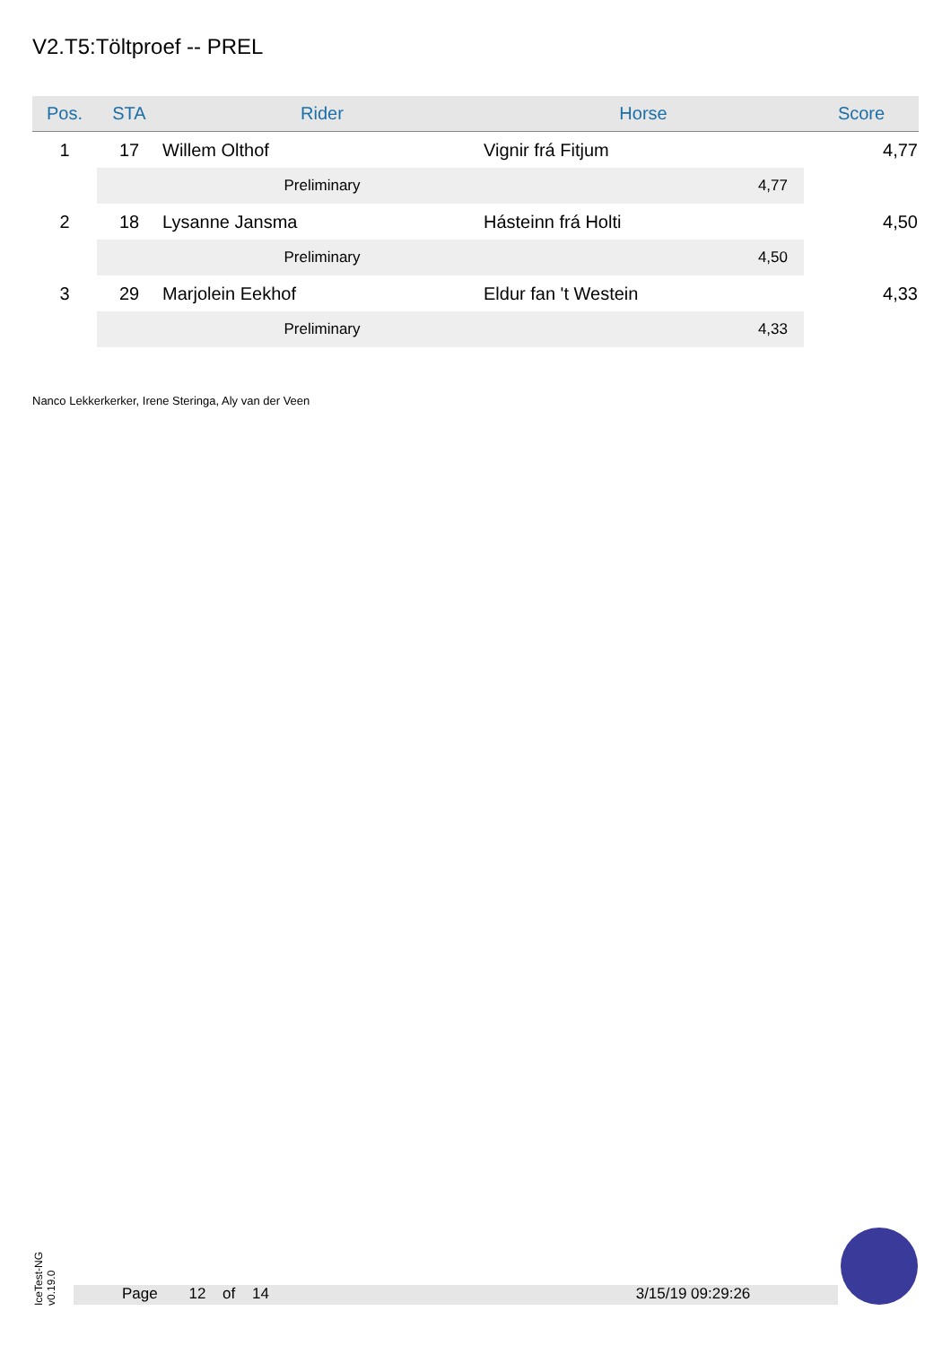V2.T5:Töltproef -- PREL
| Pos. | STA | Rider | Horse | Score |
| --- | --- | --- | --- | --- |
| 1 | 17 | Willem Olthof | Vignir frá Fitjum | 4,77 |
| | | Preliminary | 4,77 | |
| 2 | 18 | Lysanne Jansma | Hásteinn frá Holti | 4,50 |
| | | Preliminary | 4,50 | |
| 3 | 29 | Marjolein Eekhof | Eldur fan 't Westein | 4,33 |
| | | Preliminary | 4,33 | |
Nanco Lekkerkerker, Irene Steringa, Aly van der Veen
IceTest-NG v0.19.0
Page 12 of 14 3/15/19 09:29:26